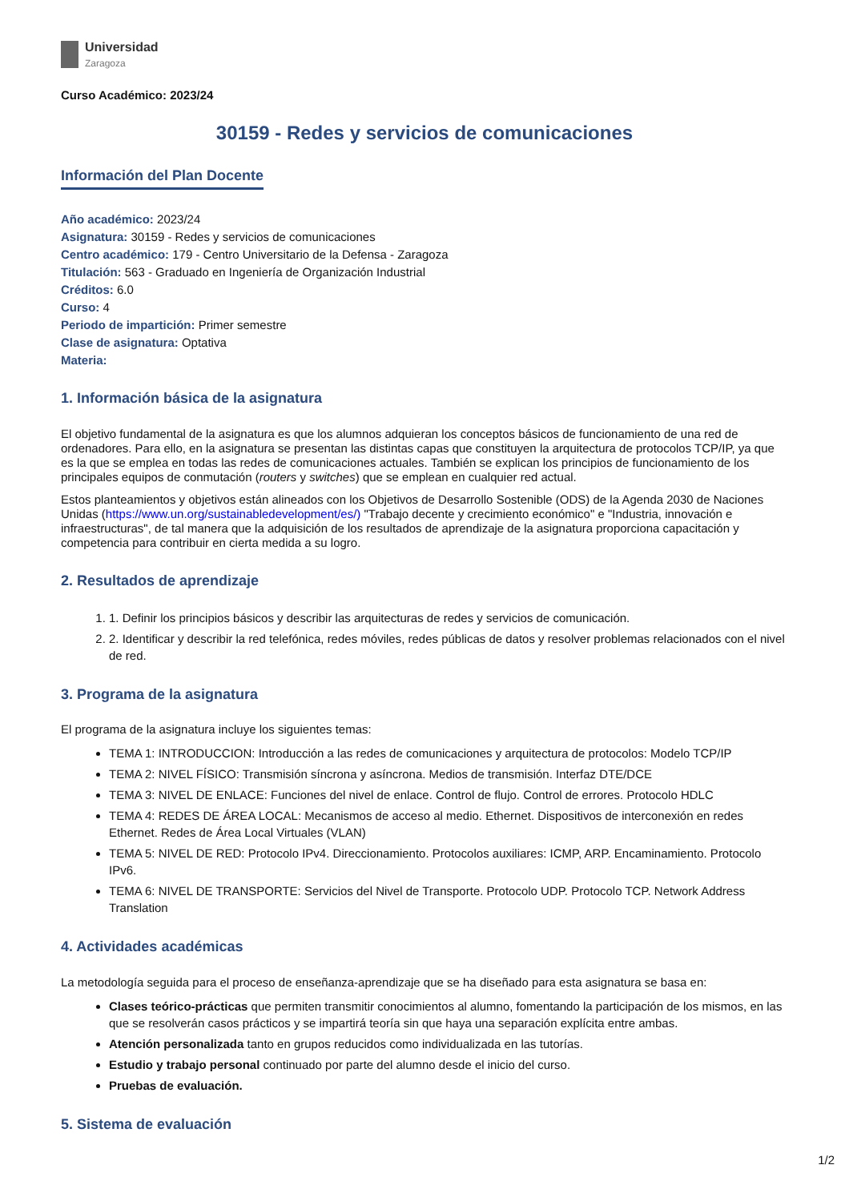Universidad
Zaragoza
Curso Académico: 2023/24
30159 - Redes y servicios de comunicaciones
Información del Plan Docente
Año académico: 2023/24
Asignatura: 30159 - Redes y servicios de comunicaciones
Centro académico: 179 - Centro Universitario de la Defensa - Zaragoza
Titulación: 563 - Graduado en Ingeniería de Organización Industrial
Créditos: 6.0
Curso: 4
Periodo de impartición: Primer semestre
Clase de asignatura: Optativa
Materia:
1. Información básica de la asignatura
El objetivo fundamental de la asignatura es que los alumnos adquieran los conceptos básicos de funcionamiento de una red de ordenadores. Para ello, en la asignatura se presentan las distintas capas que constituyen la arquitectura de protocolos TCP/IP, ya que es la que se emplea en todas las redes de comunicaciones actuales. También se explican los principios de funcionamiento de los principales equipos de conmutación (routers y switches) que se emplean en cualquier red actual.
Estos planteamientos y objetivos están alineados con los Objetivos de Desarrollo Sostenible (ODS) de la Agenda 2030 de Naciones Unidas (https://www.un.org/sustainabledevelopment/es/) "Trabajo decente y crecimiento económico" e "Industria, innovación e infraestructuras", de tal manera que la adquisición de los resultados de aprendizaje de la asignatura proporciona capacitación y competencia para contribuir en cierta medida a su logro.
2. Resultados de aprendizaje
1. 1. Definir los principios básicos y describir las arquitecturas de redes y servicios de comunicación.
2. 2. Identificar y describir la red telefónica, redes móviles, redes públicas de datos y resolver problemas relacionados con el nivel de red.
3. Programa de la asignatura
El programa de la asignatura incluye los siguientes temas:
TEMA 1: INTRODUCCION: Introducción a las redes de comunicaciones y arquitectura de protocolos: Modelo TCP/IP
TEMA 2: NIVEL FÍSICO: Transmisión síncrona y asíncrona. Medios de transmisión. Interfaz DTE/DCE
TEMA 3: NIVEL DE ENLACE: Funciones del nivel de enlace. Control de flujo. Control de errores. Protocolo HDLC
TEMA 4: REDES DE ÁREA LOCAL: Mecanismos de acceso al medio. Ethernet. Dispositivos de interconexión en redes Ethernet. Redes de Área Local Virtuales (VLAN)
TEMA 5: NIVEL DE RED: Protocolo IPv4. Direccionamiento. Protocolos auxiliares: ICMP, ARP. Encaminamiento. Protocolo IPv6.
TEMA 6: NIVEL DE TRANSPORTE: Servicios del Nivel de Transporte. Protocolo UDP. Protocolo TCP. Network Address Translation
4. Actividades académicas
La metodología seguida para el proceso de enseñanza-aprendizaje que se ha diseñado para esta asignatura se basa en:
Clases teórico-prácticas que permiten transmitir conocimientos al alumno, fomentando la participación de los mismos, en las que se resolverán casos prácticos y se impartirá teoría sin que haya una separación explícita entre ambas.
Atención personalizada tanto en grupos reducidos como individualizada en las tutorías.
Estudio y trabajo personal continuado por parte del alumno desde el inicio del curso.
Pruebas de evaluación.
5. Sistema de evaluación
1/2